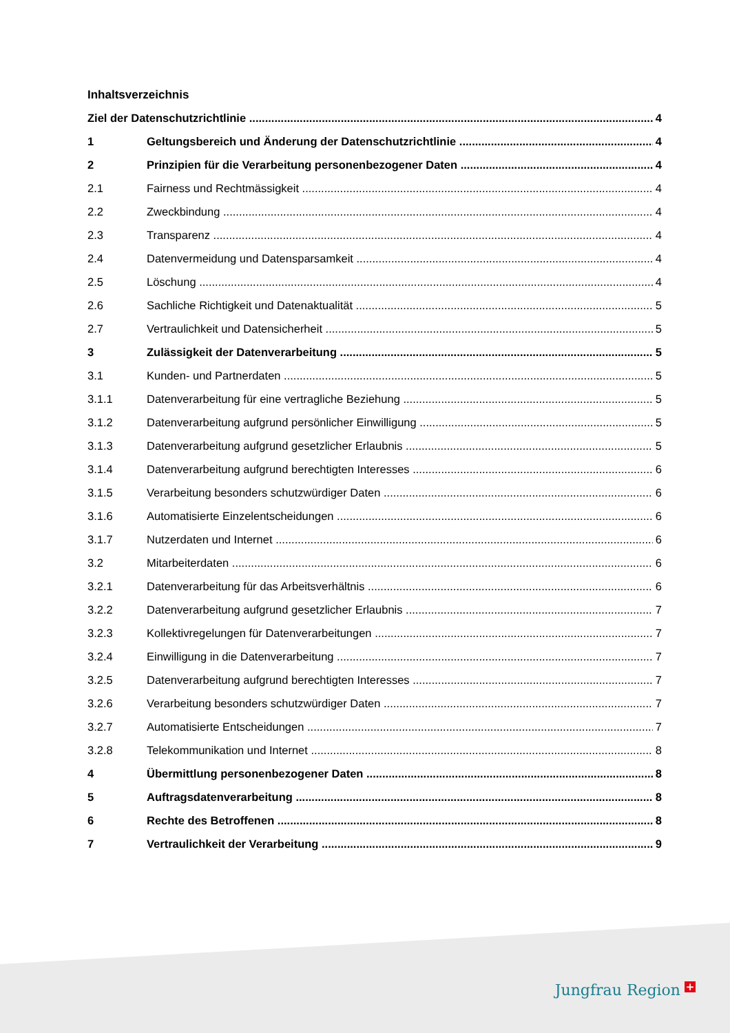Inhaltsverzeichnis
Ziel der Datenschutzrichtlinie 4
1 Geltungsbereich und Änderung der Datenschutzrichtlinie 4
2 Prinzipien für die Verarbeitung personenbezogener Daten 4
2.1 Fairness und Rechtmässigkeit 4
2.2 Zweckbindung 4
2.3 Transparenz 4
2.4 Datenvermeidung und Datensparsamkeit 4
2.5 Löschung 4
2.6 Sachliche Richtigkeit und Datenaktualität 5
2.7 Vertraulichkeit und Datensicherheit 5
3 Zulässigkeit der Datenverarbeitung 5
3.1 Kunden- und Partnerdaten 5
3.1.1 Datenverarbeitung für eine vertragliche Beziehung 5
3.1.2 Datenverarbeitung aufgrund persönlicher Einwilligung 5
3.1.3 Datenverarbeitung aufgrund gesetzlicher Erlaubnis 5
3.1.4 Datenverarbeitung aufgrund berechtigten Interesses 6
3.1.5 Verarbeitung besonders schutzwürdiger Daten 6
3.1.6 Automatisierte Einzelentscheidungen 6
3.1.7 Nutzerdaten und Internet 6
3.2 Mitarbeiterdaten 6
3.2.1 Datenverarbeitung für das Arbeitsverhältnis 6
3.2.2 Datenverarbeitung aufgrund gesetzlicher Erlaubnis 7
3.2.3 Kollektivregelungen für Datenverarbeitungen 7
3.2.4 Einwilligung in die Datenverarbeitung 7
3.2.5 Datenverarbeitung aufgrund berechtigten Interesses 7
3.2.6 Verarbeitung besonders schutzwürdiger Daten 7
3.2.7 Automatisierte Entscheidungen 7
3.2.8 Telekommunikation und Internet 8
4 Übermittlung personenbezogener Daten 8
5 Auftragsdatenverarbeitung 8
6 Rechte des Betroffenen 8
7 Vertraulichkeit der Verarbeitung 9
Jungfrau Region +